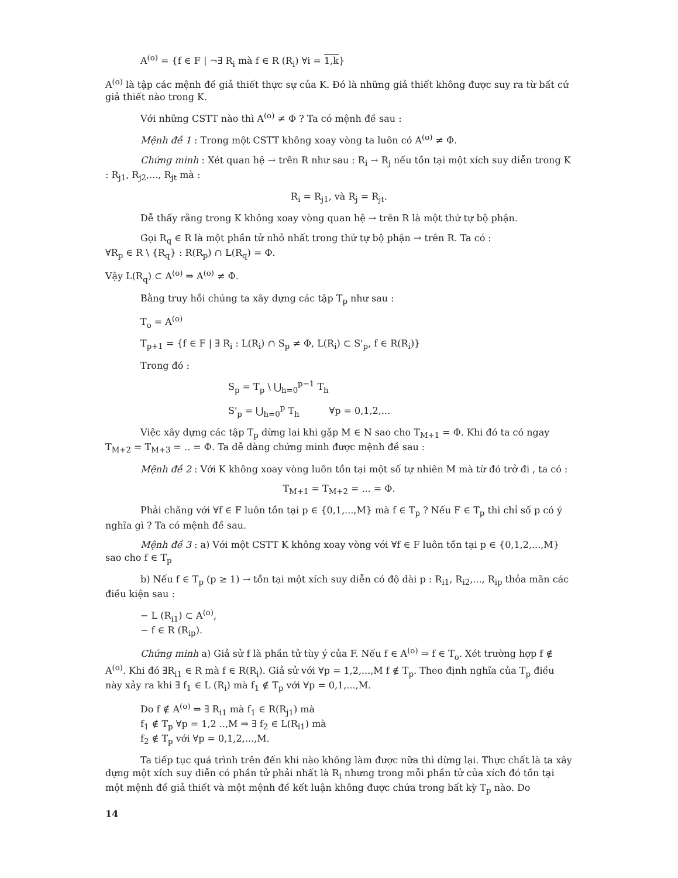A<sup>(o)</sup> = {f ∈ F | ¬∃ R<sub>i</sub> mà f ∈ R (R<sub>i</sub>) ∀i = 1,k}
A<sup>(o)</sup> là tập các mệnh đề giả thiết thực sự của K. Đó là những giả thiết không được suy ra từ bất cứ giả thiết nào trong K.
Với những CSTT nào thì A<sup>(o)</sup> ≠ Φ ? Ta có mệnh đề sau :
Mệnh đề 1 : Trong một CSTT không xoay vòng ta luôn có A<sup>(o)</sup> ≠ Φ.
Chứng minh : Xét quan hệ → trên R như sau : R<sub>i</sub> → R<sub>j</sub> nếu tồn tại một xích suy diễn trong K : R<sub>j1</sub>, R<sub>j2</sub>,..., R<sub>jt</sub> mà :
R<sub>i</sub> = R<sub>j1</sub>, và R<sub>j</sub> = R<sub>jt</sub>.
Dễ thấy rằng trong K không xoay vòng quan hệ → trên R là một thứ tự bộ phận.
Gọi R<sub>q</sub> ∈ R là một phần tử nhỏ nhất trong thứ tự bộ phận → trên R. Ta có :
∀R<sub>p</sub> ∈ R \ {R<sub>q</sub>} : R(R<sub>p</sub>) ∩ L(R<sub>q</sub>) = Φ.
Vậy L(R<sub>q</sub>) ⊂ A<sup>(o)</sup> ⇒ A<sup>(o)</sup> ≠ Φ.
Bằng truy hồi chúng ta xây dựng các tập T<sub>p</sub> như sau :
T<sub>o</sub> = A<sup>(o)</sup>
T<sub>p+1</sub> = {f ∈ F | ∃ R<sub>i</sub> : L(R<sub>i</sub>) ∩ S<sub>p</sub> ≠ Φ, L(R<sub>i</sub>) ⊂ S'<sub>p</sub>, f ∈ R(R<sub>i</sub>)}
Trong đó :
S<sub>p</sub> = T<sub>p</sub> \ ⋃<sub>h=0</sub><sup>p−1</sup> T<sub>h</sub>
S'<sub>p</sub> = ⋃<sub>h=0</sub><sup>p</sup> T<sub>h</sub> ∀p = 0,1,2,...
Việc xây dựng các tập T<sub>p</sub> dừng lại khi gặp M ∈ N sao cho T<sub>M+1</sub> = Φ. Khi đó ta có ngay T<sub>M+2</sub> = T<sub>M+3</sub> = .. = Φ. Ta dễ dàng chứng minh được mệnh đề sau :
Mệnh đề 2 : Với K không xoay vòng luôn tồn tại một số tự nhiên M mà từ đó trở đi , ta có :
T<sub>M+1</sub> = T<sub>M+2</sub> = ... = Φ.
Phải chăng với ∀f ∈ F luôn tồn tại p ∈ {0,1,...,M} mà f ∈ T<sub>p</sub> ? Nếu F ∈ T<sub>p</sub> thì chỉ số p có ý nghĩa gì ? Ta có mệnh đề sau.
Mệnh đề 3 : a) Với một CSTT K không xoay vòng với ∀f ∈ F luôn tồn tại p ∈ {0,1,2,...,M} sao cho f ∈ T<sub>p</sub>
b) Nếu f ∈ T<sub>p</sub> (p ≥ 1) → tồn tại một xích suy diễn có độ dài p : R<sub>i1</sub>, R<sub>i2</sub>,..., R<sub>ip</sub> thỏa mãn các điều kiện sau :
− L (R<sub>i1</sub>) ⊂ A<sup>(o)</sup>,
− f ∈ R (R<sub>ip</sub>).
Chứng minh a) Giả sử f là phần tử tùy ý của F. Nếu f ∈ A<sup>(o)</sup> ⇒ f ∈ T<sub>o</sub>. Xét trường hợp f ∉ A<sup>(o)</sup>. Khi đó ∃R<sub>i1</sub> ∈ R mà f ∈ R(R<sub>i</sub>). Giả sử với ∀p = 1,2,...,M f ∉ T<sub>p</sub>. Theo định nghĩa của T<sub>p</sub> điều này xảy ra khi ∃ f<sub>1</sub> ∈ L (R<sub>i</sub>) mà f<sub>1</sub> ∉ T<sub>p</sub> với ∀p = 0,1,...,M.
Do f ∉ A<sup>(o)</sup> ⇒ ∃ R<sub>i1</sub> mà f<sub>1</sub> ∈ R(R<sub>j1</sub>) mà
f<sub>1</sub> ∉ T<sub>p</sub> ∀p = 1,2 ..,M ⇒ ∃ f<sub>2</sub> ∈ L(R<sub>i1</sub>) mà
f<sub>2</sub> ∉ T<sub>p</sub> với ∀p = 0,1,2,...,M.
Ta tiếp tục quá trình trên đến khi nào không làm được nữa thì dừng lại. Thực chất là ta xây dựng một xích suy diễn có phần tử phải nhất là R<sub>i</sub> nhưng trong mỗi phần tử của xích đó tồn tại một mệnh đề giả thiết và một mệnh đề kết luận không được chứa trong bất kỳ T<sub>p</sub> nào. Do
14